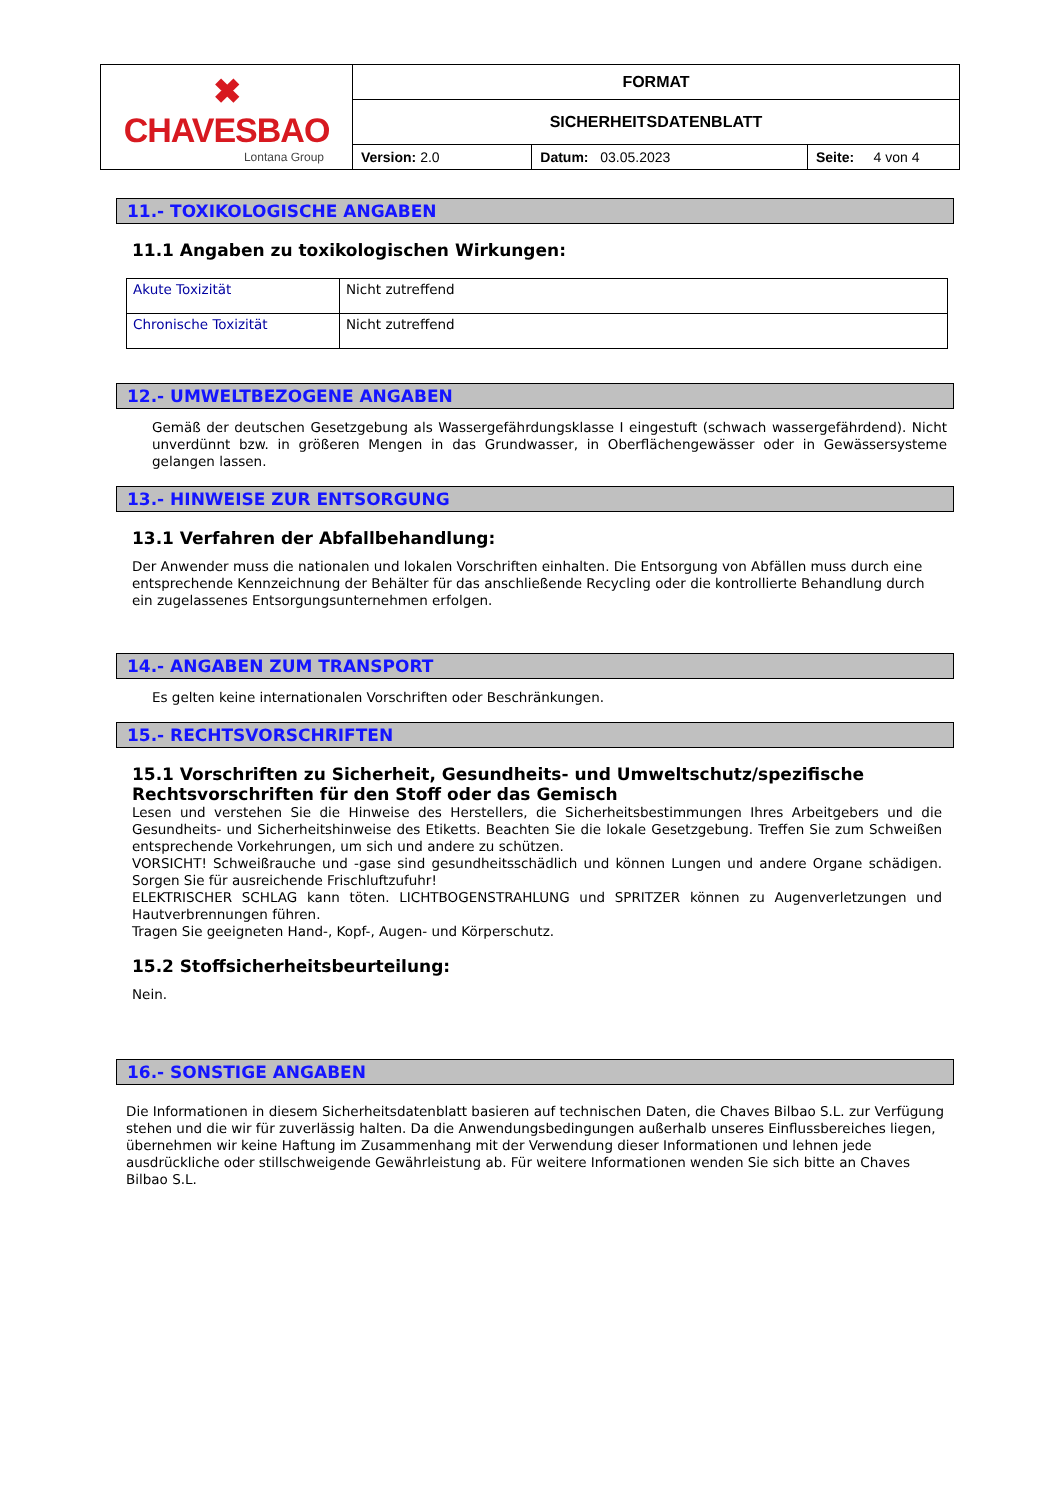| ✖ CHAVESBAO Lontana Group | FORMAT | | |
| | SICHERHEITSDATENBLATT | | |
| | Version: 2.0 | Datum: 03.05.2023 | Seite: 4 von 4 |
11.- TOXIKOLOGISCHE ANGABEN
11.1 Angaben zu toxikologischen Wirkungen:
| Akute Toxizität | Nicht zutreffend |
| Chronische Toxizität | Nicht zutreffend |
12.- UMWELTBEZOGENE ANGABEN
Gemäß der deutschen Gesetzgebung als Wassergefährdungsklasse I eingestuft (schwach wassergefährdend). Nicht unverdünnt bzw. in größeren Mengen in das Grundwasser, in Oberflächengewässer oder in Gewässersysteme gelangen lassen.
13.- HINWEISE ZUR ENTSORGUNG
13.1 Verfahren der Abfallbehandlung:
Der Anwender muss die nationalen und lokalen Vorschriften einhalten. Die Entsorgung von Abfällen muss durch eine entsprechende Kennzeichnung der Behälter für das anschließende Recycling oder die kontrollierte Behandlung durch ein zugelassenes Entsorgungsunternehmen erfolgen.
14.- ANGABEN ZUM TRANSPORT
Es gelten keine internationalen Vorschriften oder Beschränkungen.
15.- RECHTSVORSCHRIFTEN
15.1 Vorschriften zu Sicherheit, Gesundheits- und Umweltschutz/spezifische Rechtsvorschriften für den Stoff oder das Gemisch
Lesen und verstehen Sie die Hinweise des Herstellers, die Sicherheitsbestimmungen Ihres Arbeitgebers und die Gesundheits- und Sicherheitshinweise des Etiketts. Beachten Sie die lokale Gesetzgebung. Treffen Sie zum Schweißen entsprechende Vorkehrungen, um sich und andere zu schützen.
VORSICHT! Schweißrauche und -gase sind gesundheitsschädlich und können Lungen und andere Organe schädigen. Sorgen Sie für ausreichende Frischluftzufuhr!
ELEKTRISCHER SCHLAG kann töten. LICHTBOGENSTRAHLUNG und SPRITZER können zu Augenverletzungen und Hautverbrennungen führen.
Tragen Sie geeigneten Hand-, Kopf-, Augen- und Körperschutz.
15.2 Stoffsicherheitsbeurteilung:
Nein.
16.- SONSTIGE ANGABEN
Die Informationen in diesem Sicherheitsdatenblatt basieren auf technischen Daten, die Chaves Bilbao S.L. zur Verfügung stehen und die wir für zuverlässig halten. Da die Anwendungsbedingungen außerhalb unseres Einflussbereiches liegen, übernehmen wir keine Haftung im Zusammenhang mit der Verwendung dieser Informationen und lehnen jede ausdrückliche oder stillschweigende Gewährleistung ab. Für weitere Informationen wenden Sie sich bitte an Chaves Bilbao S.L.